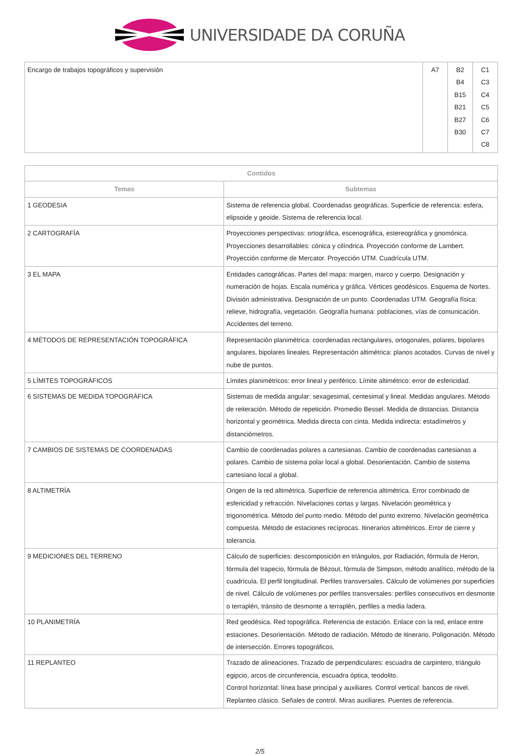UNIVERSIDADE DA CORUÑA
| Encargo de trabajos topográficos y supervisión | A7 | B2 B4 B15 B21 B27 B30 | C1 C3 C4 C5 C6 C7 C8 |
| Contidos | |
| --- | --- |
| Temas | Subtemas |
| 1 GEODESIA | Sistema de referencia global. Coordenadas geográficas. Superficie de referencia: esfera, elipsoide y geoide. Sistema de referencia local. |
| 2 CARTOGRAFÍA | Proyecciones perspectivas: ortográfica, escenográfica, estereográfica y gnomónica. Proyecciones desarrollables: cónica y cilíndrica. Proyección conforme de Lambert. Proyección conforme de Mercator. Proyección UTM. Cuadrícula UTM. |
| 3 EL MAPA | Entidades cartográficas. Partes del mapa: margen, marco y cuerpo. Designación y numeración de hojas. Escala numérica y gráfica. Vértices geodésicos. Esquema de Nortes. División administrativa. Designación de un punto. Coordenadas UTM. Geografía física: relieve, hidrografía, vegetación. Geografía humana: poblaciones, vías de comunicación. Accidentes del terreno. |
| 4 MÉTODOS DE REPRESENTACIÓN TOPOGRÁFICA | Representación planimétrica: coordenadas rectangulares, ortogonales, polares, bipolares angulares, bipolares lineales. Representación altimétrica: planos acotados. Curvas de nivel y nube de puntos. |
| 5 LÍMITES TOPOGRÁFICOS | Límites planimétricos: error lineal y periférico. Límite altimétrico: error de esfericidad. |
| 6 SISTEMAS DE MEDIDA TOPOGRÁFICA | Sistemas de medida angular: sexagesimal, centesimal y lineal. Medidas angulares. Método de reiteración. Método de repetición. Promedio Bessel. Medida de distancias. Distancia horizontal y geométrica. Medida directa con cinta. Medida indirecta: estadímetros y distanciómetros. |
| 7 CAMBIOS DE SISTEMAS DE COORDENADAS | Cambio de coordenadas polares a cartesianas. Cambio de coordenadas cartesianas a polares. Cambio de sistema polar local a global. Desorientación. Cambio de sistema cartesiano local a global. |
| 8 ALTIMETRÍA | Origen de la red altimétrica. Superficie de referencia altimétrica. Error combinado de esfericidad y refracción. Nivelaciones cortas y largas. Nivelación geométrica y trigonométrica. Método del punto medio. Método del punto extremo. Nivelación geométrica compuesta. Método de estaciones recíprocas. Itinerarios altimétricos. Error de cierre y tolerancia. |
| 9 MEDICIONES DEL TERRENO | Cálculo de superficies: descomposición en triángulos, por Radiación, fórmula de Heron, fórmula del trapecio, fórmula de Bèzout, fórmula de Simpson, método analítico, método de la cuadrícula. El perfil longitudinal. Perfiles transversales. Cálculo de volúmenes por superficies de nivel. Cálculo de volúmenes por perfiles transversales: perfiles consecutivos en desmonte o terraplén, tránsito de desmonte a terraplén, perfiles a media ladera. |
| 10 PLANIMETRÍA | Red geodésica. Red topográfica. Referencia de estación. Enlace con la red, enlace entre estaciones. Desorientación. Método de radiación. Método de itinerario. Poligonación. Método de intersección. Errores topográficos. |
| 11 REPLANTEO | Trazado de alineaciones. Trazado de perpendiculares: escuadra de carpintero, triángulo egipcio, arcos de circunferencia, escuadra óptica, teodolito. Control horizontal: línea base principal y auxiliares. Control vertical: bancos de nivel. Replanteo clásico. Señales de control. Miras auxiliares. Puentes de referencia. |
2/5